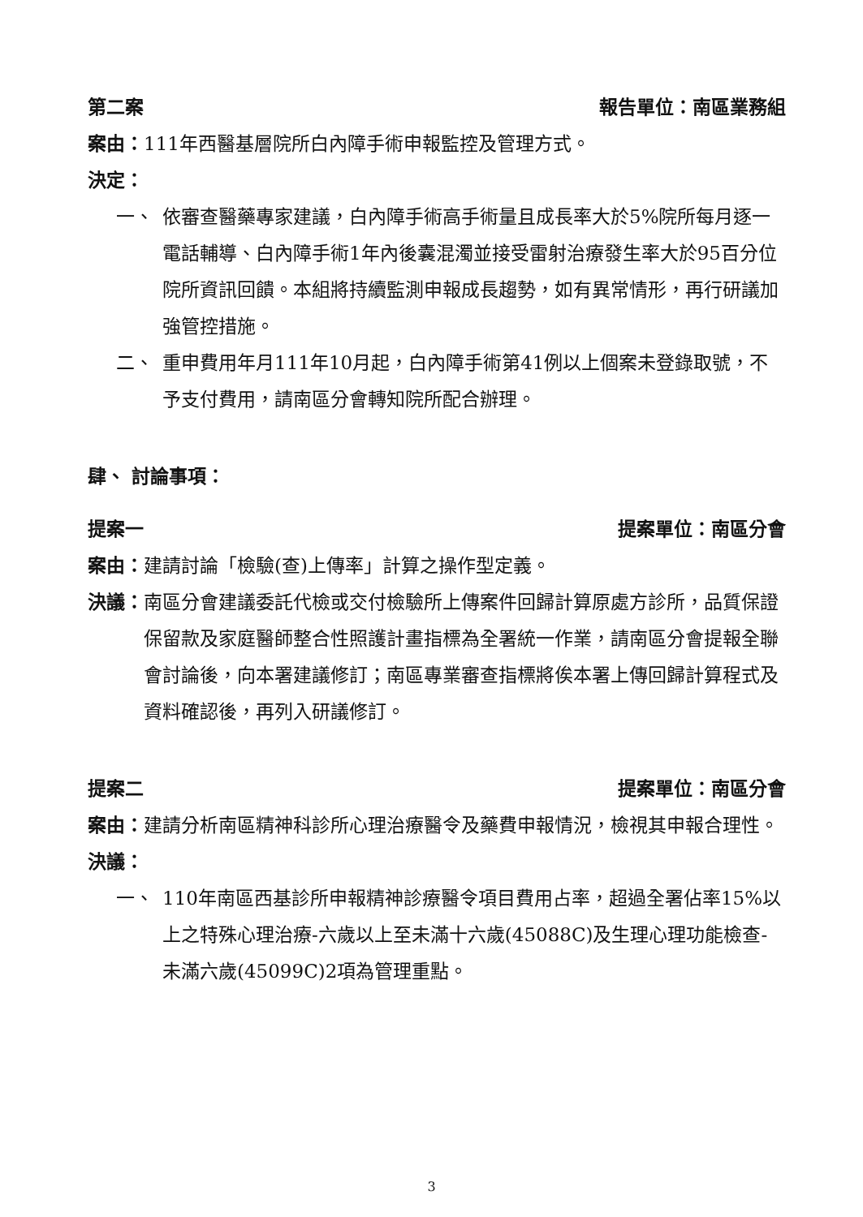第二案 報告單位：南區業務組
案由： 111年西醫基層院所白內障手術申報監控及管理方式。
決定：
一、 依審查醫藥專家建議，白內障手術高手術量且成長率大於5%院所每月逐一電話輔導、白內障手術1年內後囊混濁並接受雷射治療發生率大於95百分位院所資訊回饋。本組將持續監測申報成長趨勢，如有異常情形，再行研議加強管控措施。
二、 重申費用年月111年10月起，白內障手術第41例以上個案未登錄取號，不予支付費用，請南區分會轉知院所配合辦理。
肆、 討論事項：
提案一 提案單位：南區分會
案由： 建請討論「檢驗(查)上傳率」計算之操作型定義。
決議： 南區分會建議委託代檢或交付檢驗所上傳案件回歸計算原處方診所，品質保證保留款及家庭醫師整合性照護計畫指標為全署統一作業，請南區分會提報全聯會討論後，向本署建議修訂；南區專業審查指標將俟本署上傳回歸計算程式及資料確認後，再列入研議修訂。
提案二 提案單位：南區分會
案由： 建請分析南區精神科診所心理治療醫令及藥費申報情況，檢視其申報合理性。
決議：
一、 110年南區西基診所申報精神診療醫令項目費用占率，超過全署佔率15%以上之特殊心理治療-六歲以上至未滿十六歲(45088C)及生理心理功能檢查-未滿六歲(45099C)2項為管理重點。
3